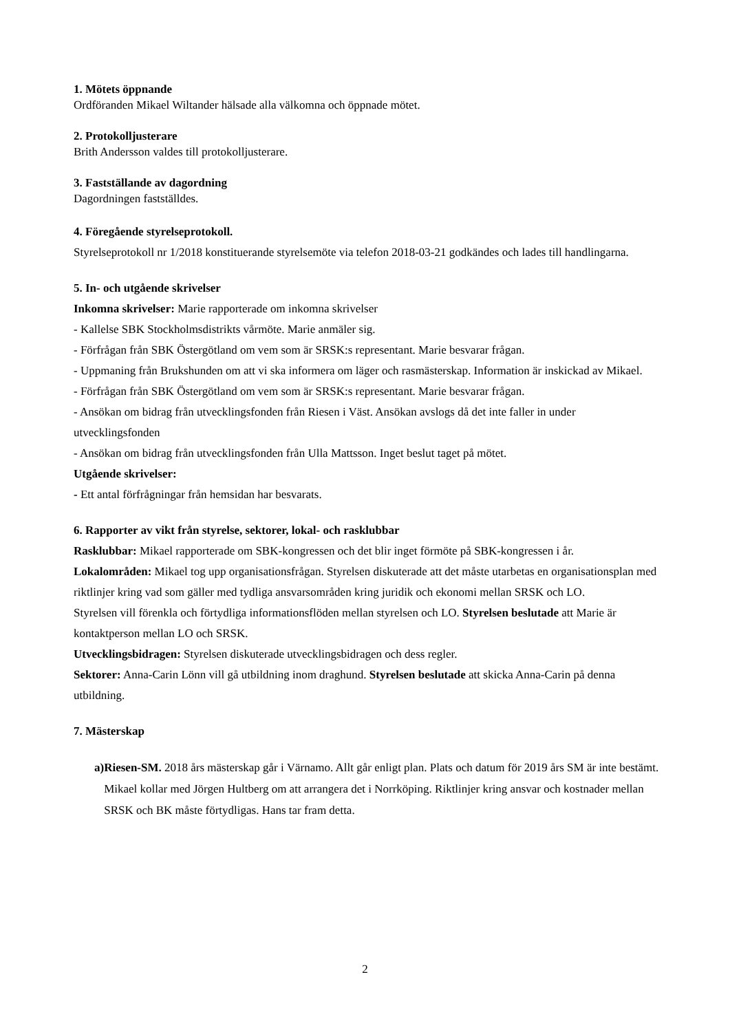1. Mötets öppnande
Ordföranden Mikael Wiltander hälsade alla välkomna och öppnade mötet.
2. Protokolljusterare
Brith Andersson valdes till protokolljusterare.
3. Fastställande av dagordning
Dagordningen fastställdes.
4. Föregående styrelseprotokoll.
Styrelseprotokoll nr 1/2018 konstituerande styrelsemöte via telefon 2018-03-21 godkändes och lades till handlingarna.
5. In- och utgående skrivelser
Inkomna skrivelser: Marie rapporterade om inkomna skrivelser
- Kallelse SBK Stockholmsdistrikts vårmöte. Marie anmäler sig.
- Förfrågan från SBK Östergötland om vem som är SRSK:s representant. Marie besvarar frågan.
- Uppmaning från Brukshunden om att vi ska informera om läger och rasmästerskap. Information är inskickad av Mikael.
- Förfrågan från SBK Östergötland om vem som är SRSK:s representant. Marie besvarar frågan.
- Ansökan om bidrag från utvecklingsfonden från Riesen i Väst. Ansökan avslogs då det inte faller in under utvecklingsfonden
- Ansökan om bidrag från utvecklingsfonden från Ulla Mattsson. Inget beslut taget på mötet.
Utgående skrivelser:
- Ett antal förfrågningar från hemsidan har besvarats.
6. Rapporter av vikt från styrelse, sektorer, lokal- och rasklubbar
Rasklubbar: Mikael rapporterade om SBK-kongressen och det blir inget förmöte på SBK-kongressen i år.
Lokalområden: Mikael tog upp organisationsfrågan. Styrelsen diskuterade att det måste utarbetas en organisationsplan med riktlinjer kring vad som gäller med tydliga ansvarsområden kring juridik och ekonomi mellan SRSK och LO.
Styrelsen vill förenkla och förtydliga informationsflöden mellan styrelsen och LO. Styrelsen beslutade att Marie är kontaktperson mellan LO och SRSK.
Utvecklingsbidragen: Styrelsen diskuterade utvecklingsbidragen och dess regler.
Sektorer: Anna-Carin Lönn vill gå utbildning inom draghund. Styrelsen beslutade att skicka Anna-Carin på denna utbildning.
7. Mästerskap
a) Riesen-SM. 2018 års mästerskap går i Värnamo. Allt går enligt plan. Plats och datum för 2019 års SM är inte bestämt. Mikael kollar med Jörgen Hultberg om att arrangera det i Norrköping. Riktlinjer kring ansvar och kostnader mellan SRSK och BK måste förtydligas. Hans tar fram detta.
2